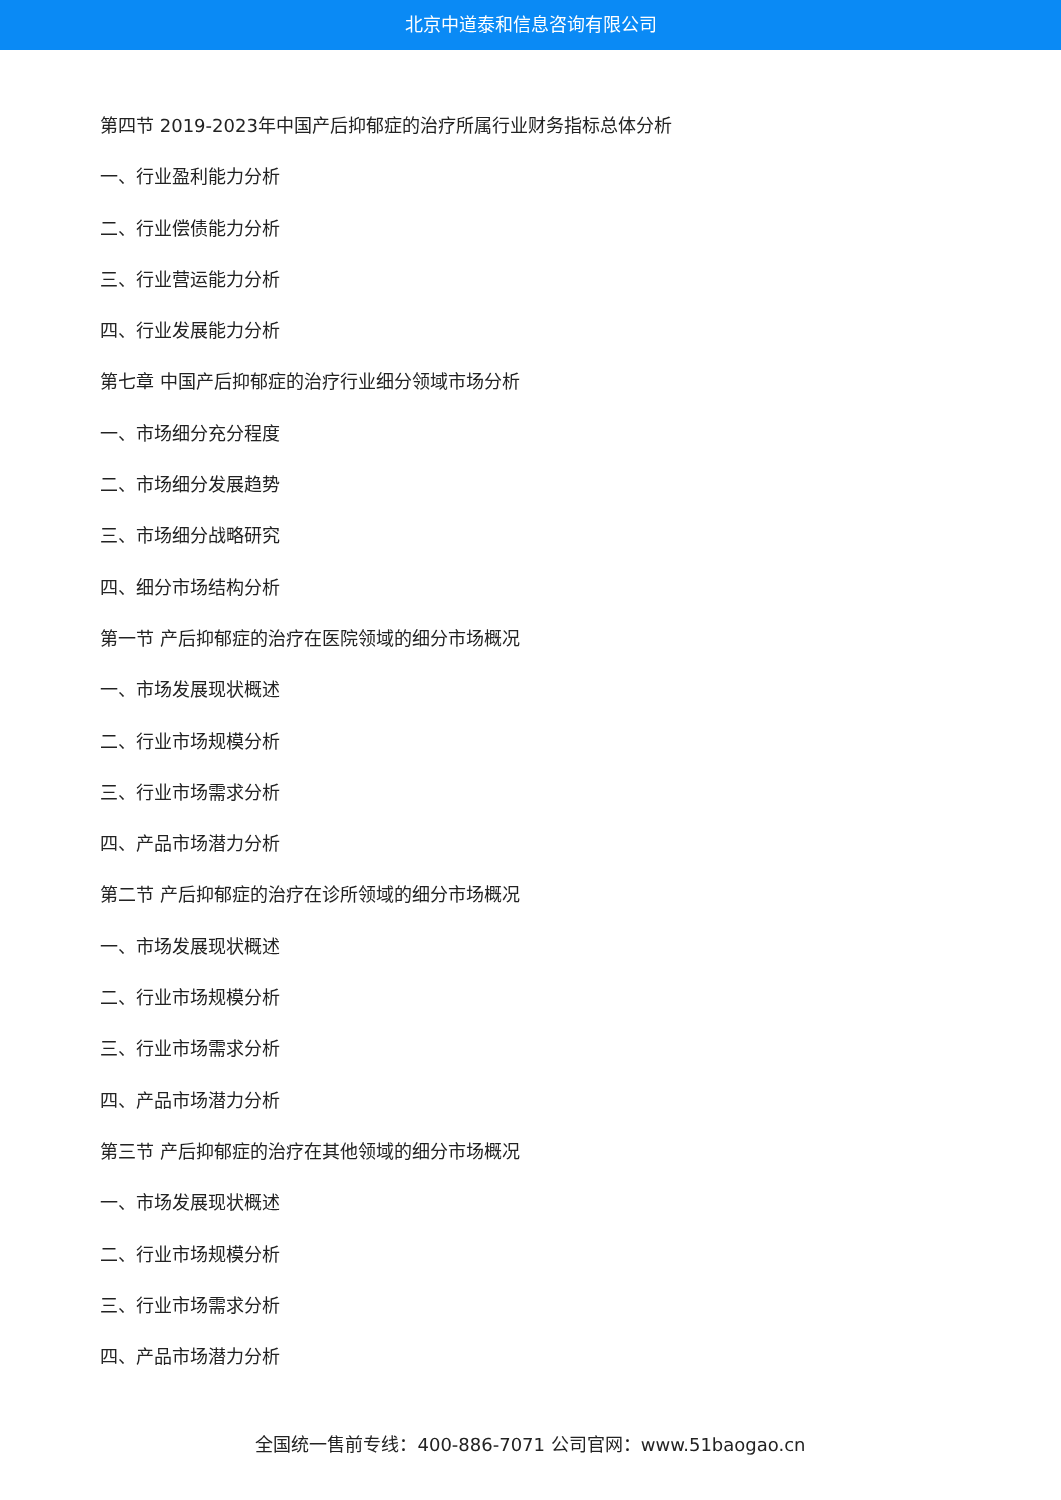北京中道泰和信息咨询有限公司
第四节 2019-2023年中国产后抑郁症的治疗所属行业财务指标总体分析
一、行业盈利能力分析
二、行业偿债能力分析
三、行业营运能力分析
四、行业发展能力分析
第七章 中国产后抑郁症的治疗行业细分领域市场分析
一、市场细分充分程度
二、市场细分发展趋势
三、市场细分战略研究
四、细分市场结构分析
第一节 产后抑郁症的治疗在医院领域的细分市场概况
一、市场发展现状概述
二、行业市场规模分析
三、行业市场需求分析
四、产品市场潜力分析
第二节 产后抑郁症的治疗在诊所领域的细分市场概况
一、市场发展现状概述
二、行业市场规模分析
三、行业市场需求分析
四、产品市场潜力分析
第三节 产后抑郁症的治疗在其他领域的细分市场概况
一、市场发展现状概述
二、行业市场规模分析
三、行业市场需求分析
四、产品市场潜力分析
全国统一售前专线：400-886-7071 公司官网：www.51baogao.cn